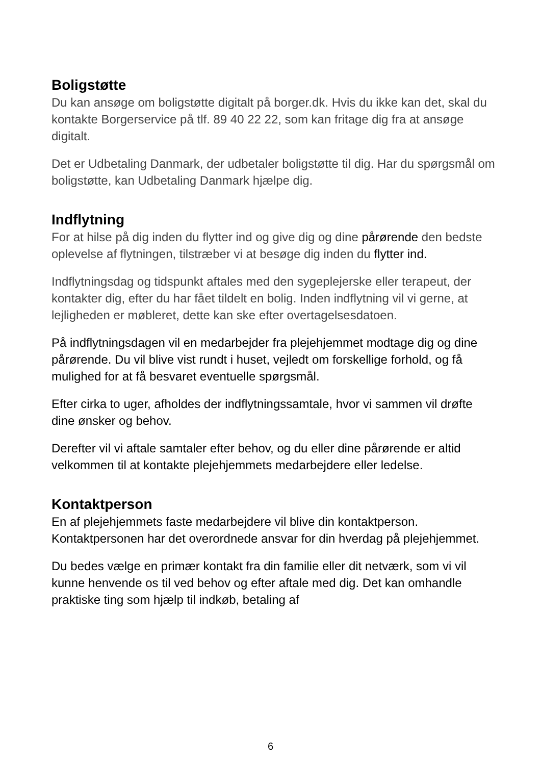Boligstøtte
Du kan ansøge om boligstøtte digitalt på borger.dk. Hvis du ikke kan det, skal du kontakte Borgerservice på tlf. 89 40 22 22, som kan fritage dig fra at ansøge digitalt.
Det er Udbetaling Danmark, der udbetaler boligstøtte til dig. Har du spørgsmål om boligstøtte, kan Udbetaling Danmark hjælpe dig.
Indflytning
For at hilse på dig inden du flytter ind og give dig og dine pårørende den bedste oplevelse af flytningen, tilstræber vi at besøge dig inden du flytter ind.
Indflytningsdag og tidspunkt aftales med den sygeplejerske eller terapeut, der kontakter dig, efter du har fået tildelt en bolig. Inden indflytning vil vi gerne, at lejligheden er møbleret, dette kan ske efter overtagelsesdatoen.
På indflytningsdagen vil en medarbejder fra plejehjemmet modtage dig og dine pårørende. Du vil blive vist rundt i huset, vejledt om forskellige forhold, og få mulighed for at få besvaret eventuelle spørgsmål.
Efter cirka to uger, afholdes der indflytningssamtale, hvor vi sammen vil drøfte dine ønsker og behov.
Derefter vil vi aftale samtaler efter behov, og du eller dine pårørende er altid velkommen til at kontakte plejehjemmets medarbejdere eller ledelse.
Kontaktperson
En af plejehjemmets faste medarbejdere vil blive din kontaktperson. Kontaktpersonen har det overordnede ansvar for din hverdag på plejehjemmet.
Du bedes vælge en primær kontakt fra din familie eller dit netværk, som vi vil kunne henvende os til ved behov og efter aftale med dig. Det kan omhandle praktiske ting som hjælp til indkøb, betaling af
6